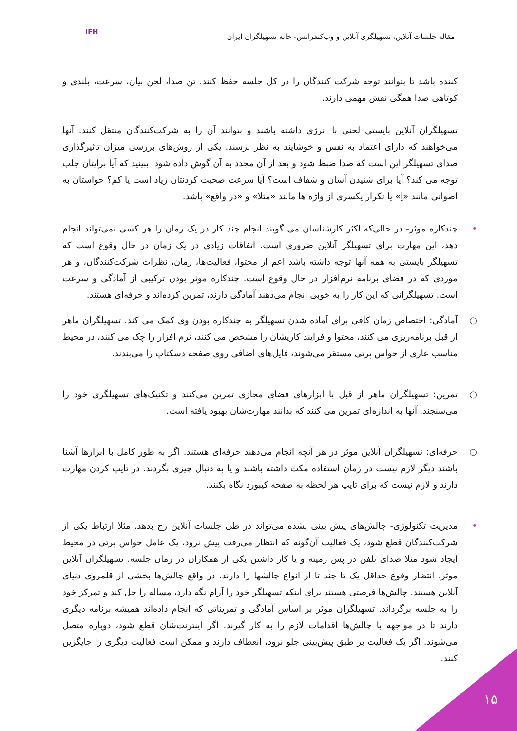مقاله جلسات آنلاین، تسهیلگری آنلاین و وب‌کنفرانس- خانه تسهیلگران ایران
IFH
کننده باشد تا بتوانند توجه شرکت کنندگان را در کل جلسه حفظ کنند. تن صدا، لحن بیان، سرعت، بلندی و کوتاهی صدا همگی نقش مهمی دارند.
تسهیلگران آنلاین بایستی لحنی با انرژی داشته باشند و بتوانند آن را به شرکت‌کنندگان منتقل کنند. آنها می‌خواهند که دارای اعتماد به نفس و خوشایند به نظر برسند. یکی از روش‌های بررسی میزان تاثیرگذاری صدای تسهیلگر این است که صدا ضبط شود و بعد از آن مجدد به آن گوش داده شود. ببینید که آیا برایتان جلب توجه می کند؟ آیا برای شنیدن آسان و شفاف است؟ آیا سرعت صحبت کردنتان زیاد است یا کم؟ حواستان به اصواتی مانند «اِ» یا تکرار یکسری از واژه ها مانند «مثلا» و «در واقع» باشد.
• چندکاره موثر- در حالی‌که اکثر کارشناسان می گویند انجام چند کار در یک زمان را هر کسی نمی‌تواند انجام دهد، این مهارت برای تسهیلگر آنلاین ضروری است. اتفاقات زیادی در یک زمان در حال وقوع است که تسهیلگر بایستی به همه آنها توجه داشته باشد اعم از محتوا، فعالیت‌ها، زمان، نظرات شرکت‌کنندگان، و هر موردی که در فضای برنامه نرم‌افزار در حال وقوع است. چندکاره موثر بودن ترکیبی از آمادگی و سرعت است. تسهیلگرانی که این کار را به خوبی انجام می‌دهند آمادگی دارند، تمرین کرده‌اند و حرفه‌ای هستند.
○ آمادگی: اختصاص زمان کافی برای آماده شدن تسهیلگر به چندکاره بودن وی کمک می کند. تسهیلگران ماهر از قبل برنامه‌ریزی می کنند، محتوا و فرایند کاریشان را مشخص می کنند، نرم افزار را چک می کنند، در محیط مناسب عاری از حواس پرتی مستقر می‌شوند، فایل‌های اضافی روی صفحه دسکتاپ را می‌بندند.
○ تمرین: تسهیلگران ماهر از قبل با ابزارهای فضای مجازی تمرین می‌کنند و تکنیک‌های تسهیلگری خود را می‌سنجند. آنها به اندازه‌ای تمرین می کنند که بدانند مهارت‌شان بهبود یافته است.
○ حرفه‌ای: تسهیلگران آنلاین موثر در هر آنچه انجام می‌دهند حرفه‌ای هستند. اگر به طور کامل با ابزارها آشنا باشند دیگر لازم نیست در زمان استفاده مکث داشته باشند و یا به دنبال چیزی بگردند. در تایپ کردن مهارت دارند و لازم نیست که برای تایپ هر لحظه به صفحه کیبورد نگاه بکنند.
• مدیریت تکنولوژی- چالش‌های پیش بینی نشده می‌تواند در طی جلسات آنلاین رخ بدهد. مثلا ارتباط یکی از شرکت‌کنندگان قطع شود، یک فعالیت آن‌گونه که انتظار می‌رفت پیش نرود، یک عامل حواس پرتی در محیط ایجاد شود مثلا صدای تلفن در پس زمینه و یا کار داشتن یکی از همکاران در زمان جلسه. تسهیلگران آنلاین موثر، انتظار وقوع حداقل یک تا چند تا از انواع چالشها را دارند. در واقع چالش‌ها بخشی از قلمروی دنیای آنلاین هستند. چالش‌ها فرصتی هستند برای اینکه تسهیلگر خود را آرام نگه دارد، مساله را حل کند و تمرکز خود را به جلسه برگرداند. تسهیلگران موثر بر اساس آمادگی و تمریناتی که انجام داده‌اند همیشه برنامه دیگری دارند تا در مواجهه با چالش‌ها اقدامات لازم را به کار گیرند. اگر اینترنت‌شان قطع شود، دوباره متصل می‌شوند. اگر یک فعالیت بر طبق پیش‌بینی جلو نرود، انعطاف دارند و ممکن است فعالیت دیگری را جایگزین کنند.
۱۵